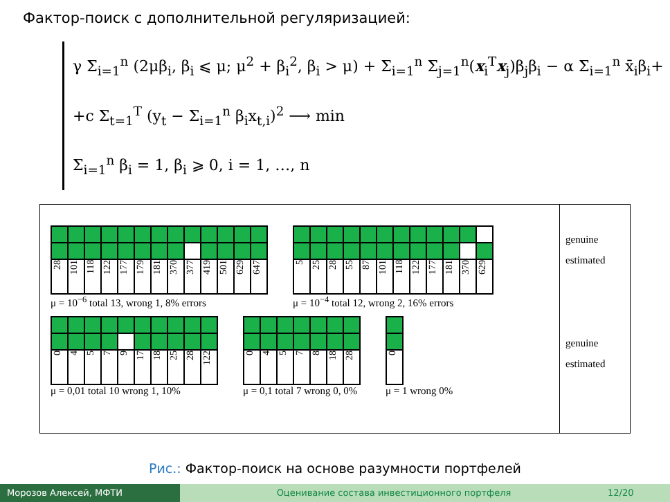Фактор-поиск с дополнительной регуляризацией:
γ Σ<sub>i=1</sub><sup>n</sup> (2μβ<sub>i</sub>, β<sub>i</sub> ⩽ μ; μ<sup>2</sup> + β<sub>i</sub><sup>2</sup>, β<sub>i</sub> > μ) + Σ<sub>i=1</sub><sup>n</sup> Σ<sub>j=1</sub><sup>n</sup>(x<sub>i</sub><sup>T</sup>x<sub>j</sub>)β<sub>j</sub>β<sub>i</sub> − α Σ<sub>i=1</sub><sup>n</sup> x̄<sub>i</sub>β<sub>i</sub>+
+c Σ<sub>t=1</sub><sup>T</sup> (y<sub>t</sub> − Σ<sub>i=1</sub><sup>n</sup> β<sub>i</sub>x<sub>t,i</sub>)<sup>2</sup> ⟶ min
Σ<sub>i=1</sub><sup>n</sup> β<sub>i</sub> = 1, β<sub>i</sub> ⩾ 0, i = 1, …, n
28
101
118
122
177
179
181
370
377
419
501
629
647
μ = 10<sup>−6</sup> total 13, wrong 1, 8% errors
5
25
28
55
87
101
118
122
177
181
370
629
μ = 10<sup>−4</sup> total 12, wrong 2, 16% errors
0
4
5
7
9
17
18
25
28
122
μ = 0,01 total 10 wrong 1, 10%
0
4
5
7
8
18
28
μ = 0,1 total 7 wrong 0, 0%
0
μ = 1 wrong 0%
genuine
estimated
genuine
estimated
Рис.: Фактор-поиск на основе разумности портфелей
Морозов Алексей, МФТИ Оценивание состава инвестиционного портфеля
12/20